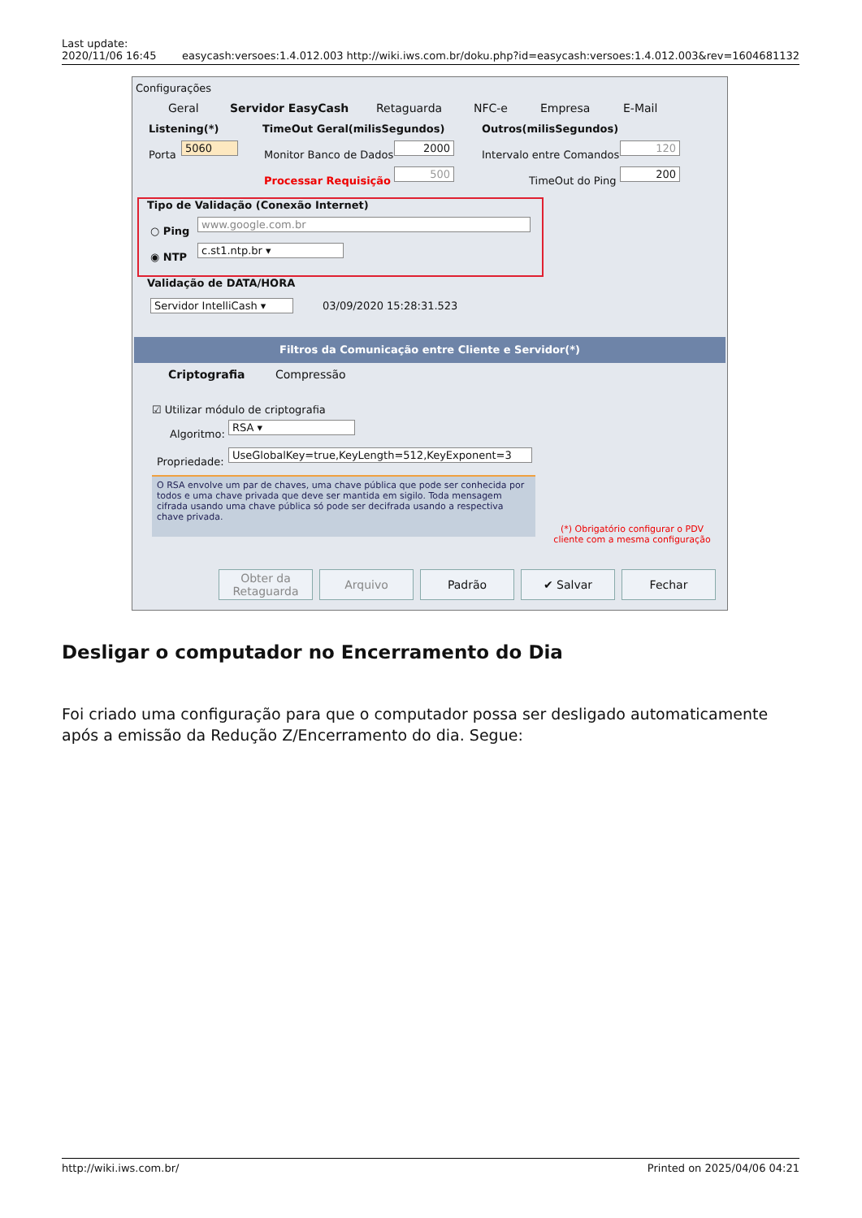Last update:
2020/11/06 16:45 easycash:versoes:1.4.012.003 http://wiki.iws.com.br/doku.php?id=easycash:versoes:1.4.012.003&rev=1604681132
Configurações
Geral Servidor EasyCash Retaguarda NFC-e Empresa E-Mail
Listening(*)
Porta
5060
TimeOut Geral(milisSegundos)
Monitor Banco de Dados
2000
Processar Requisição
500
Outros(milisSegundos)
Intervalo entre Comandos
120
TimeOut do Ping
200
Tipo de Validação (Conexão Internet)
○ Ping
www.google.com.br
◉ NTP
c.st1.ntp.br ▾
Validação de DATA/HORA
Servidor IntelliCash ▾
03/09/2020 15:28:31.523
Filtros da Comunicação entre Cliente e Servidor(*)
Criptografia Compressão
☑ Utilizar módulo de criptografia
Algoritmo:
RSA ▾
Propriedade:
UseGlobalKey=true,KeyLength=512,KeyExponent=3
O RSA envolve um par de chaves, uma chave pública que pode ser conhecida por todos e uma chave privada que deve ser mantida em sigilo. Toda mensagem cifrada usando uma chave pública só pode ser decifrada usando a respectiva chave privada.
(*) Obrigatório configurar o PDV cliente com a mesma configuração
Obter da
Retaguarda
Arquivo Padrão ✔ Salvar Fechar
Desligar o computador no Encerramento do Dia
Foi criado uma configuração para que o computador possa ser desligado automaticamente após a emissão da Redução Z/Encerramento do dia. Segue:
http://wiki.iws.com.br/ Printed on 2025/04/06 04:21